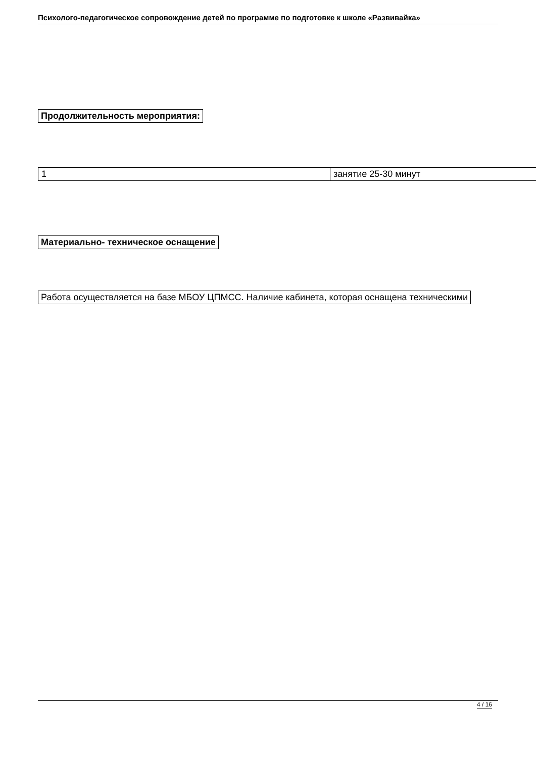Психолого-педагогическое сопровождение детей по программе по подготовке к школе «Развивайка»
Продолжительность мероприятия:
| 1 | занятие 25-30 минут |
Материально- техническое оснащение
Работа осуществляется на базе МБОУ ЦПМСС. Наличие кабинета, которая оснащена техническими
4 / 16